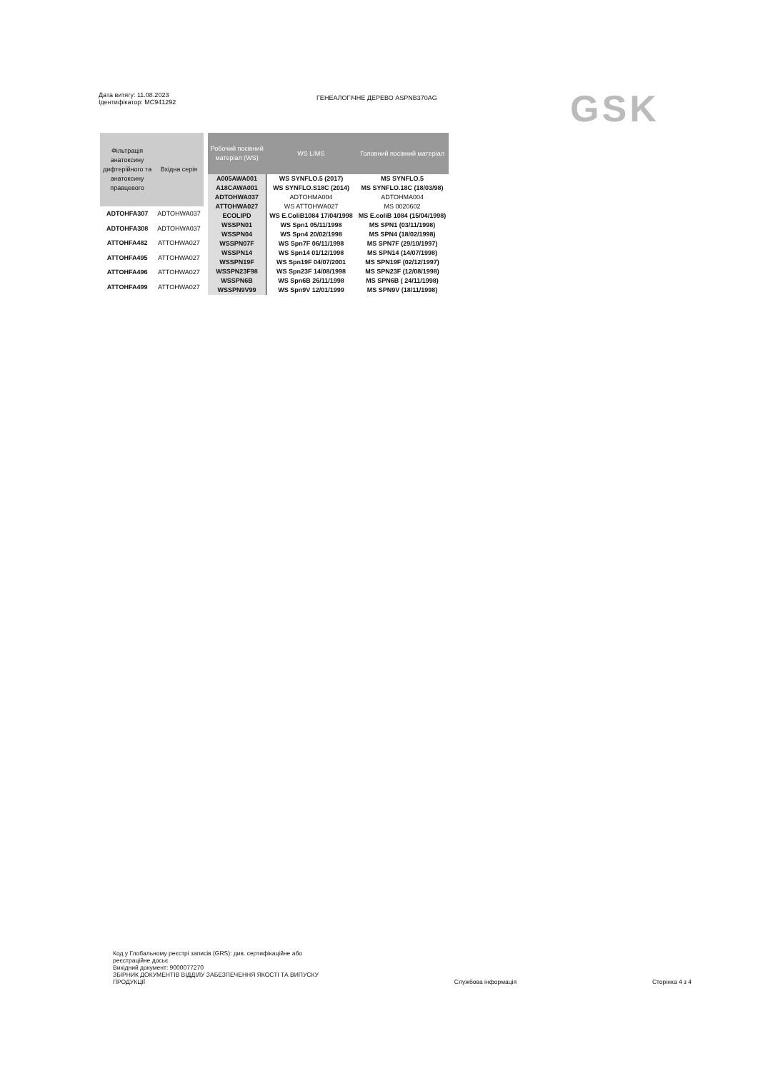Дата витягу: 11.08.2023
Ідентифікатор: MC941292
ГЕНЕАЛОГІЧНЕ ДЕРЕВО ASPNB370AG
GSK
| Фільтрація анатоксину дифтерійного та анатоксину правцевого | Вхідна серія |
| --- | --- |
| ADTOHFA307 | ADTOHWA037 |
| ADTOHFA308 | ADTOHWA037 |
| ATTOHFA482 | ATTOHWA027 |
| ATTOHFA495 | ATTOHWA027 |
| ATTOHFA496 | ATTOHWA027 |
| ATTOHFA499 | ATTOHWA027 |
| Робочий посівний матеріал (WS) | WS LIMS | Головний посівний матеріал |
| --- | --- | --- |
| A005AWA001 | WS SYNFLO.5 (2017) | MS SYNFLO.5 |
| A18CAWA001 | WS SYNFLO.S18C (2014) | MS SYNFLO.18C (18/03/98) |
| ADTOHWA037 | ADTOHMA004 | ADTOHMA004 |
| ATTOHWA027 | WS ATTOHWA027 | MS 0020602 |
| ECOLIPD | WS E.ColiB1084 17/04/1998 | MS E.coliB 1084 (15/04/1998) |
| WSSPN01 | WS Spn1 05/11/1998 | MS SPN1 (03/11/1998) |
| WSSPN04 | WS Spn4 20/02/1998 | MS SPN4 (18/02/1998) |
| WSSPN07F | WS Spn7F 06/11/1998 | MS SPN7F (29/10/1997) |
| WSSPN14 | WS Spn14 01/12/1998 | MS SPN14 (14/07/1998) |
| WSSPN19F | WS Spn19F 04/07/2001 | MS SPN19F (02/12/1997) |
| WSSPN23F98 | WS Spn23F 14/08/1998 | MS SPN23F (12/08/1998) |
| WSSPN6B | WS Spn6B 26/11/1998 | MS SPN6B ( 24/11/1998) |
| WSSPN9V99 | WS Spn9V 12/01/1999 | MS SPN9V (18/11/1998) |
Код у Глобальному реєстрі записів (GRS): див. сертифікаційне або
реєстраційне досьє
Вихідний документ: 9000077270
ЗБІРНИК ДОКУМЕНТІВ ВІДДІЛУ ЗАБЕЗПЕЧЕННЯ ЯКОСТІ ТА ВИПУСКУ
ПРОДУКЦІЇ
Службова інформація
Сторінка 4 з 4